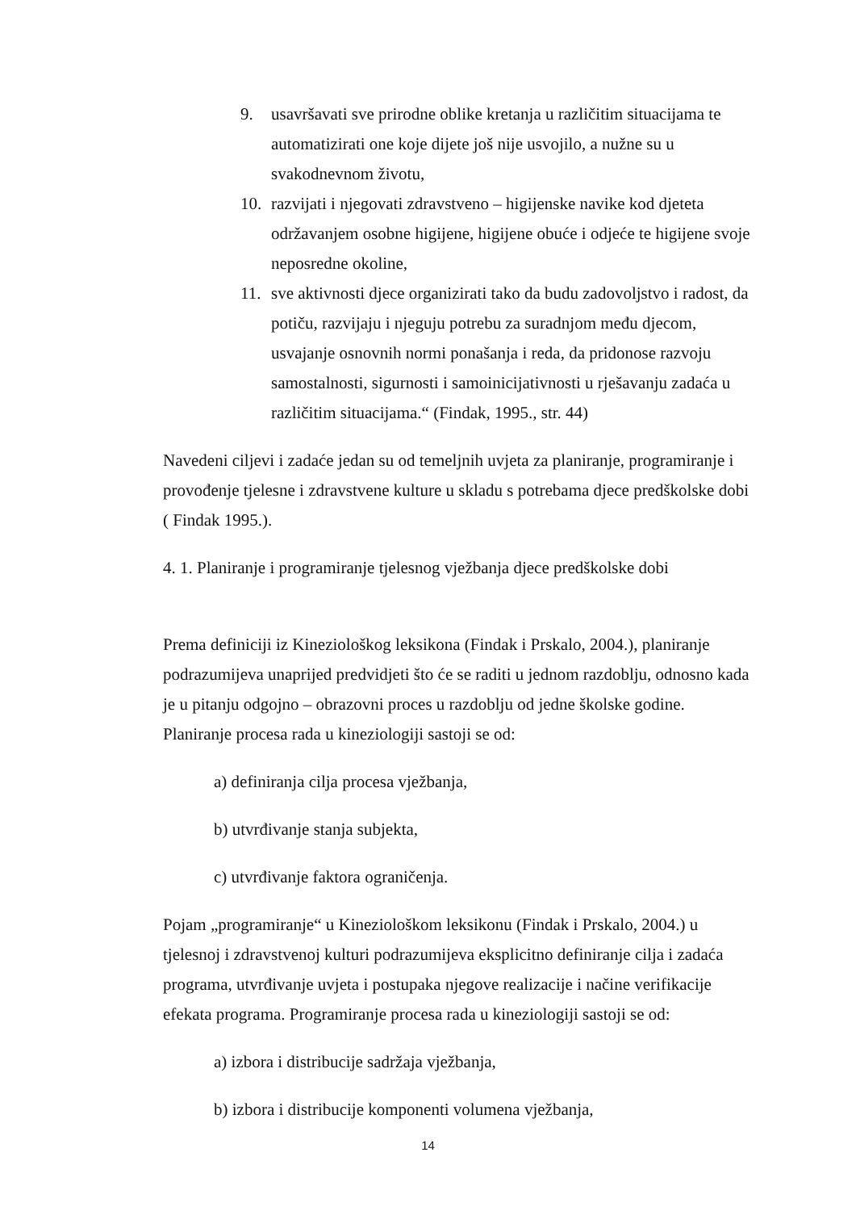9. usavršavati sve prirodne oblike kretanja u različitim situacijama te automatizirati one koje dijete još nije usvojilo, a nužne su u svakodnevnom životu,
10. razvijati i njegovati zdravstveno – higijenske navike kod djeteta održavanjem osobne higijene, higijene obuće i odjeće te higijene svoje neposredne okoline,
11. sve aktivnosti djece organizirati tako da budu zadovoljstvo i radost, da potiču, razvijaju i njeguju potrebu za suradnjom među djecom, usvajanje osnovnih normi ponašanja i reda, da pridonose razvoju samostalnosti, sigurnosti i samoinicijativnosti u rješavanju zadaća u različitim situacijama.“ (Findak, 1995., str. 44)
Navedeni ciljevi i zadaće jedan su od temeljnih uvjeta za planiranje, programiranje i provođenje tjelesne i zdravstvene kulture u skladu s potrebama djece predškolske dobi ( Findak 1995.).
4. 1. Planiranje i programiranje tjelesnog vježbanja djece predškolske dobi
Prema definiciji iz Kineziološkog leksikona (Findak i Prskalo, 2004.), planiranje podrazumijeva unaprijed predvidjeti što će se raditi u jednom razdoblju, odnosno kada je u pitanju odgojno – obrazovni proces u razdoblju od jedne školske godine. Planiranje procesa rada u kineziologiji sastoji se od:
a) definiranja cilja procesa vježbanja,
b) utvrđivanje stanja subjekta,
c) utvrđivanje faktora ograničenja.
Pojam „programiranje“ u Kineziološkom leksikonu (Findak i Prskalo, 2004.) u tjelesnoj i zdravstvenoj kulturi podrazumijeva eksplicitno definiranje cilja i zadaća programa, utvrđivanje uvjeta i postupaka njegove realizacije i načine verifikacije efekata programa. Programiranje procesa rada u kineziologiji sastoji se od:
a) izbora i distribucije sadržaja vježbanja,
b) izbora i distribucije komponenti volumena vježbanja,
14